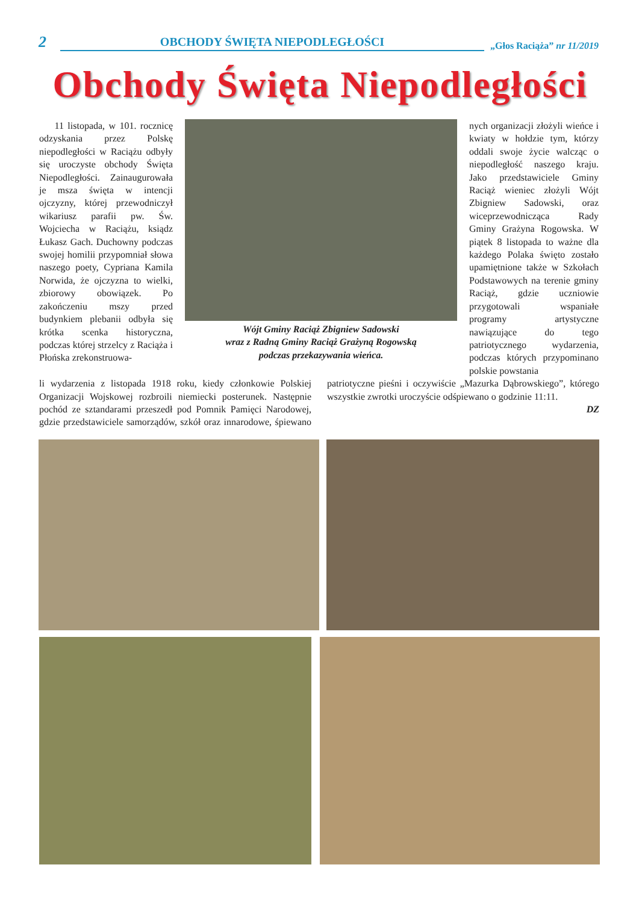2
OBCHODY ŚWIĘTA NIEPODLEGŁOŚCI
„Głos Raciąża” nr 11/2019
Obchody Święta Niepodległości
11 listopada, w 101. rocznicę odzyskania przez Polskę niepodległości w Raciążu odbyły się uroczyste obchody Święta Niepodległości. Zainaugurowała je msza święta w intencji ojczyzny, której przewodniczył wikariusz parafii pw. Św. Wojciecha w Raciążu, ksiądz Łukasz Gach. Duchowny podczas swojej homilii przypomniał słowa naszego poety, Cypriana Kamila Norwida, że ojczyzna to wielki, zbiorowy obowiązek. Po zakończeniu mszy przed budynkiem plebanii odbyła się krótka scenka historyczna, podczas której strzelcy z Raciąża i Płońska zrekonstruowa-
Wójt Gminy Raciąż Zbigniew Sadowski
wraz z Radną Gminy Raciąż Grażyną Rogowską
podczas przekazywania wieńca.
nych organizacji złożyli wieńce i kwiaty w hołdzie tym, którzy oddali swoje życie walcząc o niepodległość naszego kraju. Jako przedstawiciele Gminy Raciąż wieniec złożyli Wójt Zbigniew Sadowski, oraz wiceprzewodnicząca Rady Gminy Grażyna Rogowska. W piątek 8 listopada to ważne dla każdego Polaka święto zostało upamiętnione także w Szkołach Podstawowych na terenie gminy Raciąż, gdzie uczniowie przygotowali wspaniałe programy artystyczne nawiązujące do tego patriotycznego wydarzenia, podczas których przypominano polskie powstania
li wydarzenia z listopada 1918 roku, kiedy członkowie Polskiej Organizacji Wojskowej rozbroili niemiecki posterunek. Następnie pochód ze sztandarami przeszedł pod Pomnik Pamięci Narodowej, gdzie przedstawiciele samorządów, szkół oraz innarodowe, śpiewano patriotyczne pieśni i oczywiście „Mazurka Dąbrowskiego”, którego wszystkie zwrotki uroczyście odśpiewano o godzinie 11:11.
DZ